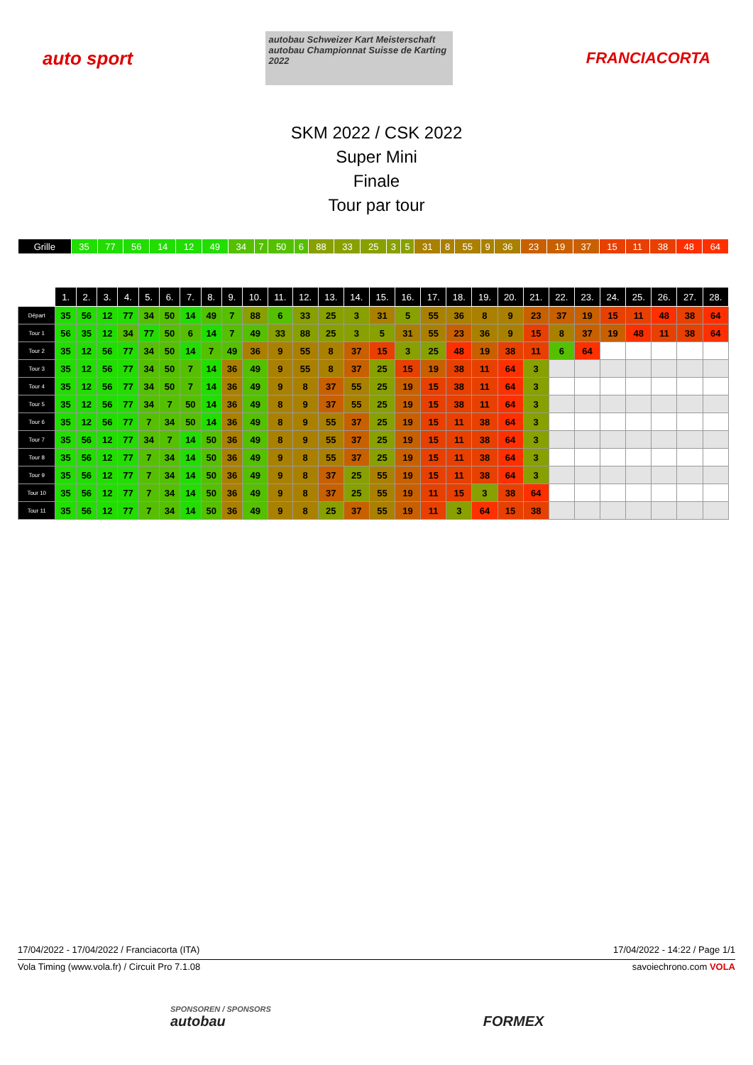auto sport
autobau Schweizer Kart Meisterschaft
autobau Championnat Suisse de Karting 2022
FRANCIACORTA
SKM 2022 / CSK 2022
Super Mini
Finale
Tour par tour
| Grille | 35 | 77 | 56 | 14 | 12 | 49 | 34 | 7 | 50 | 6 | 88 | 33 | 25 | 3 | 5 | 31 | 8 | 55 | 9 | 36 | 23 | 19 | 37 | 15 | 11 | 38 | 48 | 64 |
| | 1. | 2. | 3. | 4. | 5. | 6. | 7. | 8. | 9. | 10. | 11. | 12. | 13. | 14. | 15. | 16. | 17. | 18. | 19. | 20. | 21. | 22. | 23. | 24. | 25. | 26. | 27. | 28. |
| --- | --- | --- | --- | --- | --- | --- | --- | --- | --- | --- | --- | --- | --- | --- | --- | --- | --- | --- | --- | --- | --- | --- | --- | --- | --- | --- | --- | --- |
| Départ | 35 | 56 | 12 | 77 | 34 | 50 | 14 | 49 | 7 | 88 | 6 | 33 | 25 | 3 | 31 | 5 | 55 | 36 | 8 | 9 | 23 | 37 | 19 | 15 | 11 | 48 | 38 | 64 |
| Tour 1 | 56 | 35 | 12 | 34 | 77 | 50 | 6 | 14 | 7 | 49 | 33 | 88 | 25 | 3 | 5 | 31 | 55 | 23 | 36 | 9 | 15 | 8 | 37 | 19 | 48 | 11 | 38 | 64 |
| Tour 2 | 35 | 12 | 56 | 77 | 34 | 50 | 14 | 7 | 49 | 36 | 9 | 55 | 8 | 37 | 15 | 3 | 25 | 48 | 19 | 38 | 11 | 6 | 64 | | | | | |
| Tour 3 | 35 | 12 | 56 | 77 | 34 | 50 | 7 | 14 | 36 | 49 | 9 | 55 | 8 | 37 | 25 | 15 | 19 | 38 | 11 | 64 | 3 | | | | | | | |
| Tour 4 | 35 | 12 | 56 | 77 | 34 | 50 | 7 | 14 | 36 | 49 | 9 | 8 | 37 | 55 | 25 | 19 | 15 | 38 | 11 | 64 | 3 | | | | | | | |
| Tour 5 | 35 | 12 | 56 | 77 | 34 | 7 | 50 | 14 | 36 | 49 | 8 | 9 | 37 | 55 | 25 | 19 | 15 | 38 | 11 | 64 | 3 | | | | | | | |
| Tour 6 | 35 | 12 | 56 | 77 | 7 | 34 | 50 | 14 | 36 | 49 | 8 | 9 | 55 | 37 | 25 | 19 | 15 | 11 | 38 | 64 | 3 | | | | | | | |
| Tour 7 | 35 | 56 | 12 | 77 | 34 | 7 | 14 | 50 | 36 | 49 | 8 | 9 | 55 | 37 | 25 | 19 | 15 | 11 | 38 | 64 | 3 | | | | | | | |
| Tour 8 | 35 | 56 | 12 | 77 | 7 | 34 | 14 | 50 | 36 | 49 | 9 | 8 | 55 | 37 | 25 | 19 | 15 | 11 | 38 | 64 | 3 | | | | | | | |
| Tour 9 | 35 | 56 | 12 | 77 | 7 | 34 | 14 | 50 | 36 | 49 | 9 | 8 | 37 | 25 | 55 | 19 | 15 | 11 | 38 | 64 | 3 | | | | | | | |
| Tour 10 | 35 | 56 | 12 | 77 | 7 | 34 | 14 | 50 | 36 | 49 | 9 | 8 | 37 | 25 | 55 | 19 | 11 | 15 | 3 | 38 | 64 | | | | | | | |
| Tour 11 | 35 | 56 | 12 | 77 | 7 | 34 | 14 | 50 | 36 | 49 | 9 | 8 | 25 | 37 | 55 | 19 | 11 | 3 | 64 | 15 | 38 | | | | | | | |
17/04/2022 - 17/04/2022 / Franciacorta (ITA) 17/04/2022 - 14:22 / Page 1/1
Vola Timing (www.vola.fr) / Circuit Pro 7.1.08 savoiechrono.com VOLA
SPONSOREN / SPONSORS
autobau FORMEX